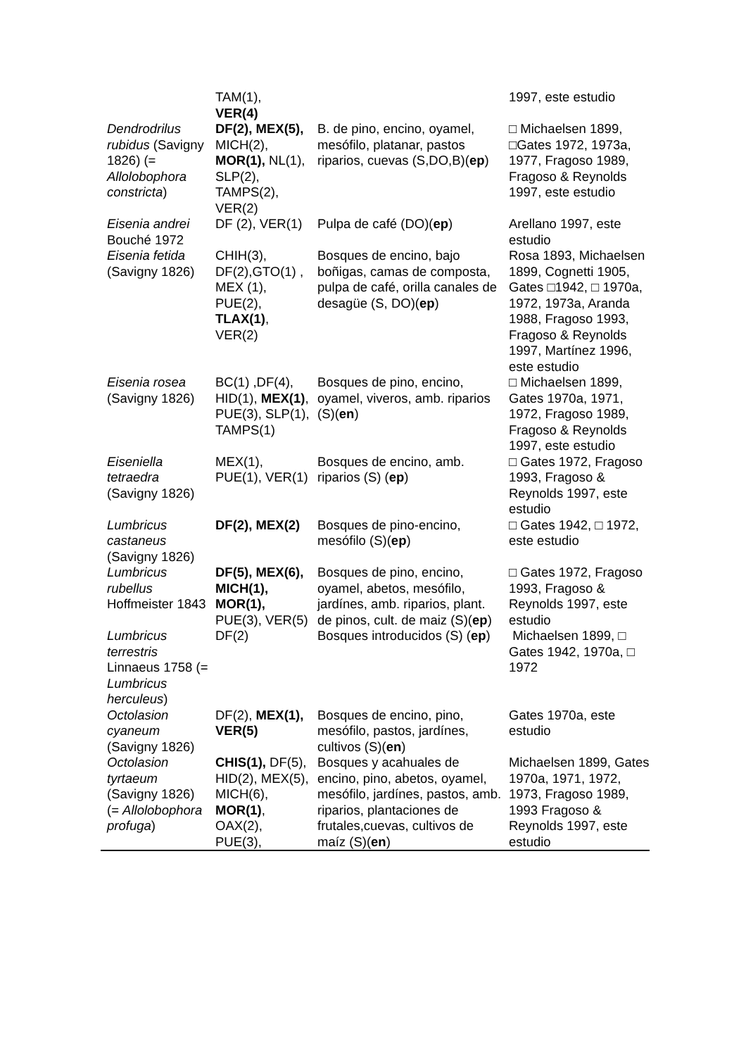| | TAM(1), VER(4) | | 1997, este estudio |
| Dendrodrilus rubidus (Savigny 1826) (= Allolobophora constricta ) | DF(2), MEX(5), MICH(2), MOR(1), NL(1), SLP(2), TAMPS(2), VER(2) | B. de pino, encino, oyamel, mesófilo, platanar, pastos riparios, cuevas (S,DO,B)( ep ) | □ Michaelsen 1899, □Gates 1972, 1973a, 1977, Fragoso 1989, Fragoso & Reynolds 1997, este estudio |
| Eisenia andrei Bouché 1972 | DF (2), VER(1) | Pulpa de café (DO)( ep ) | Arellano 1997, este estudio |
| Eisenia fetida (Savigny 1826) | CHIH(3), DF(2),GTO(1) , MEX (1), PUE(2), TLAX(1) , VER(2) | Bosques de encino, bajo boñigas, camas de composta, pulpa de café, orilla canales de desagüe (S, DO)( ep ) | Rosa 1893, Michaelsen 1899, Cognetti 1905, Gates □1942, □ 1970a, 1972, 1973a, Aranda 1988, Fragoso 1993, Fragoso & Reynolds 1997, Martínez 1996, este estudio |
| Eisenia rosea (Savigny 1826) | BC(1) ,DF(4), HID(1), MEX(1) , PUE(3), SLP(1), TAMPS(1) | Bosques de pino, encino, oyamel, viveros, amb. riparios (S)( en ) | □ Michaelsen 1899, Gates 1970a, 1971, 1972, Fragoso 1989, Fragoso & Reynolds 1997, este estudio |
| Eiseniella tetraedra (Savigny 1826) | MEX(1), PUE(1), VER(1) | Bosques de encino, amb. riparios (S) ( ep ) | □ Gates 1972, Fragoso 1993, Fragoso & Reynolds 1997, este estudio |
| Lumbricus castaneus (Savigny 1826) | DF(2), MEX(2) | Bosques de pino-encino, mesófilo (S)( ep ) | □ Gates 1942, □ 1972, este estudio |
| Lumbricus rubellus Hoffmeister 1843 | DF(5), MEX(6), MICH(1), MOR(1), PUE(3), VER(5) | Bosques de pino, encino, oyamel, abetos, mesófilo, jardínes, amb. riparios, plant. de pinos, cult. de maiz (S)( ep ) | □ Gates 1972, Fragoso 1993, Fragoso & Reynolds 1997, este estudio |
| Lumbricus terrestris Linnaeus 1758 (= Lumbricus herculeus ) | DF(2) | Bosques introducidos (S) ( ep ) | Michaelsen 1899, □ Gates 1942, 1970a, □ 1972 |
| Octolasion cyaneum (Savigny 1826) | DF(2), MEX(1), VER(5) | Bosques de encino, pino, mesófilo, pastos, jardínes, cultivos (S)( en ) | Gates 1970a, este estudio |
| Octolasion tyrtaeum (Savigny 1826) (= Allolobophora profuga ) | CHIS(1), DF(5), HID(2), MEX(5), MICH(6), MOR(1) , OAX(2), PUE(3), | Bosques y acahuales de encino, pino, abetos, oyamel, mesófilo, jardínes, pastos, amb. riparios, plantaciones de frutales,cuevas, cultivos de maíz (S)( en ) | Michaelsen 1899, Gates 1970a, 1971, 1972, 1973, Fragoso 1989, 1993 Fragoso & Reynolds 1997, este estudio |